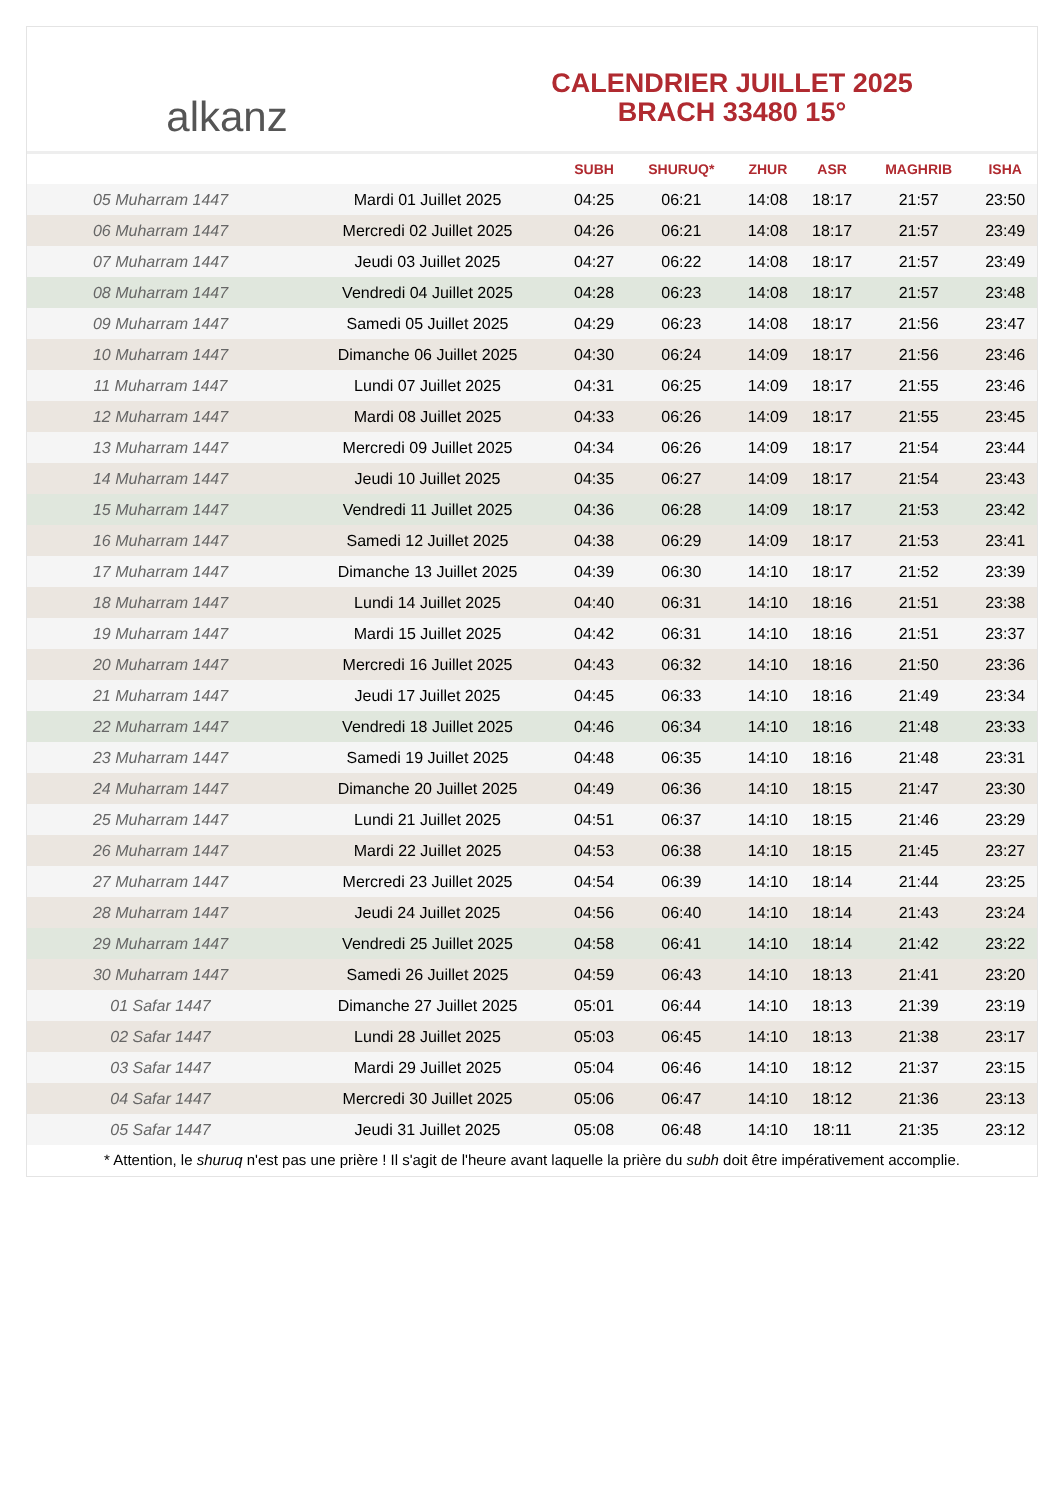alkanz
CALENDRIER JUILLET 2025
BRACH 33480 15°
| | | SUBH | SHURUQ* | ZHUR | ASR | MAGHRIB | ISHA |
| --- | --- | --- | --- | --- | --- | --- | --- |
| 05 Muharram 1447 | Mardi 01 Juillet 2025 | 04:25 | 06:21 | 14:08 | 18:17 | 21:57 | 23:50 |
| 06 Muharram 1447 | Mercredi 02 Juillet 2025 | 04:26 | 06:21 | 14:08 | 18:17 | 21:57 | 23:49 |
| 07 Muharram 1447 | Jeudi 03 Juillet 2025 | 04:27 | 06:22 | 14:08 | 18:17 | 21:57 | 23:49 |
| 08 Muharram 1447 | Vendredi 04 Juillet 2025 | 04:28 | 06:23 | 14:08 | 18:17 | 21:57 | 23:48 |
| 09 Muharram 1447 | Samedi 05 Juillet 2025 | 04:29 | 06:23 | 14:08 | 18:17 | 21:56 | 23:47 |
| 10 Muharram 1447 | Dimanche 06 Juillet 2025 | 04:30 | 06:24 | 14:09 | 18:17 | 21:56 | 23:46 |
| 11 Muharram 1447 | Lundi 07 Juillet 2025 | 04:31 | 06:25 | 14:09 | 18:17 | 21:55 | 23:46 |
| 12 Muharram 1447 | Mardi 08 Juillet 2025 | 04:33 | 06:26 | 14:09 | 18:17 | 21:55 | 23:45 |
| 13 Muharram 1447 | Mercredi 09 Juillet 2025 | 04:34 | 06:26 | 14:09 | 18:17 | 21:54 | 23:44 |
| 14 Muharram 1447 | Jeudi 10 Juillet 2025 | 04:35 | 06:27 | 14:09 | 18:17 | 21:54 | 23:43 |
| 15 Muharram 1447 | Vendredi 11 Juillet 2025 | 04:36 | 06:28 | 14:09 | 18:17 | 21:53 | 23:42 |
| 16 Muharram 1447 | Samedi 12 Juillet 2025 | 04:38 | 06:29 | 14:09 | 18:17 | 21:53 | 23:41 |
| 17 Muharram 1447 | Dimanche 13 Juillet 2025 | 04:39 | 06:30 | 14:10 | 18:17 | 21:52 | 23:39 |
| 18 Muharram 1447 | Lundi 14 Juillet 2025 | 04:40 | 06:31 | 14:10 | 18:16 | 21:51 | 23:38 |
| 19 Muharram 1447 | Mardi 15 Juillet 2025 | 04:42 | 06:31 | 14:10 | 18:16 | 21:51 | 23:37 |
| 20 Muharram 1447 | Mercredi 16 Juillet 2025 | 04:43 | 06:32 | 14:10 | 18:16 | 21:50 | 23:36 |
| 21 Muharram 1447 | Jeudi 17 Juillet 2025 | 04:45 | 06:33 | 14:10 | 18:16 | 21:49 | 23:34 |
| 22 Muharram 1447 | Vendredi 18 Juillet 2025 | 04:46 | 06:34 | 14:10 | 18:16 | 21:48 | 23:33 |
| 23 Muharram 1447 | Samedi 19 Juillet 2025 | 04:48 | 06:35 | 14:10 | 18:16 | 21:48 | 23:31 |
| 24 Muharram 1447 | Dimanche 20 Juillet 2025 | 04:49 | 06:36 | 14:10 | 18:15 | 21:47 | 23:30 |
| 25 Muharram 1447 | Lundi 21 Juillet 2025 | 04:51 | 06:37 | 14:10 | 18:15 | 21:46 | 23:29 |
| 26 Muharram 1447 | Mardi 22 Juillet 2025 | 04:53 | 06:38 | 14:10 | 18:15 | 21:45 | 23:27 |
| 27 Muharram 1447 | Mercredi 23 Juillet 2025 | 04:54 | 06:39 | 14:10 | 18:14 | 21:44 | 23:25 |
| 28 Muharram 1447 | Jeudi 24 Juillet 2025 | 04:56 | 06:40 | 14:10 | 18:14 | 21:43 | 23:24 |
| 29 Muharram 1447 | Vendredi 25 Juillet 2025 | 04:58 | 06:41 | 14:10 | 18:14 | 21:42 | 23:22 |
| 30 Muharram 1447 | Samedi 26 Juillet 2025 | 04:59 | 06:43 | 14:10 | 18:13 | 21:41 | 23:20 |
| 01 Safar 1447 | Dimanche 27 Juillet 2025 | 05:01 | 06:44 | 14:10 | 18:13 | 21:39 | 23:19 |
| 02 Safar 1447 | Lundi 28 Juillet 2025 | 05:03 | 06:45 | 14:10 | 18:13 | 21:38 | 23:17 |
| 03 Safar 1447 | Mardi 29 Juillet 2025 | 05:04 | 06:46 | 14:10 | 18:12 | 21:37 | 23:15 |
| 04 Safar 1447 | Mercredi 30 Juillet 2025 | 05:06 | 06:47 | 14:10 | 18:12 | 21:36 | 23:13 |
| 05 Safar 1447 | Jeudi 31 Juillet 2025 | 05:08 | 06:48 | 14:10 | 18:11 | 21:35 | 23:12 |
* Attention, le shuruq n'est pas une prière ! Il s'agit de l'heure avant laquelle la prière du subh doit être impérativement accomplie.